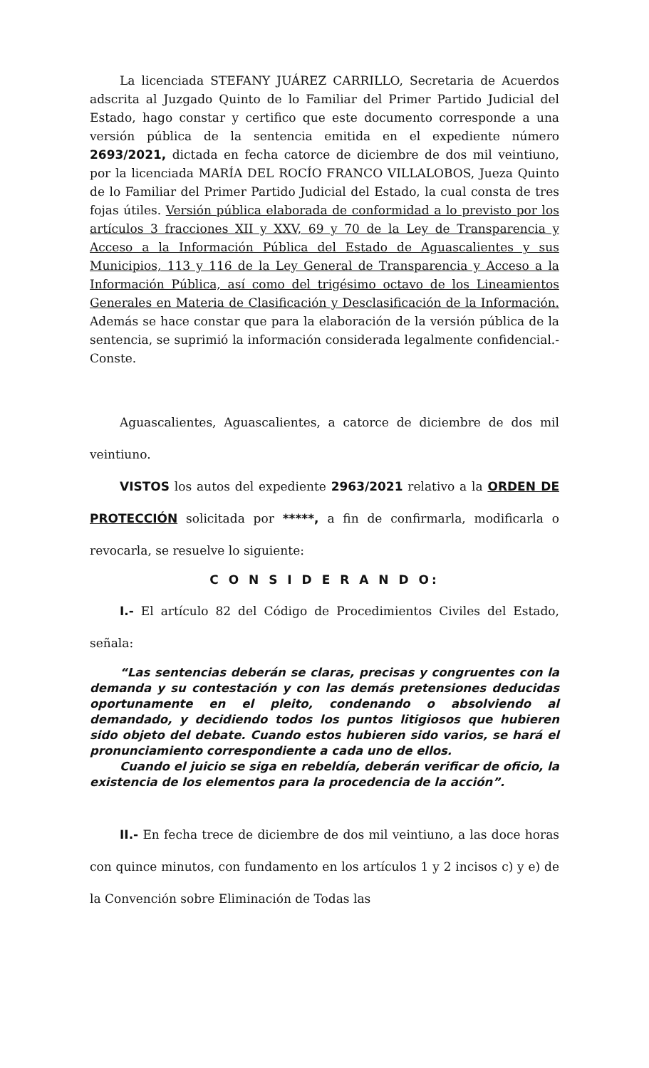La licenciada STEFANY JUÁREZ CARRILLO, Secretaria de Acuerdos adscrita al Juzgado Quinto de lo Familiar del Primer Partido Judicial del Estado, hago constar y certifico que este documento corresponde a una versión pública de la sentencia emitida en el expediente número 2693/2021, dictada en fecha catorce de diciembre de dos mil veintiuno, por la licenciada MARÍA DEL ROCÍO FRANCO VILLALOBOS, Jueza Quinto de lo Familiar del Primer Partido Judicial del Estado, la cual consta de tres fojas útiles. Versión pública elaborada de conformidad a lo previsto por los artículos 3 fracciones XII y XXV, 69 y 70 de la Ley de Transparencia y Acceso a la Información Pública del Estado de Aguascalientes y sus Municipios, 113 y 116 de la Ley General de Transparencia y Acceso a la Información Pública, así como del trigésimo octavo de los Lineamientos Generales en Materia de Clasificación y Desclasificación de la Información. Además se hace constar que para la elaboración de la versión pública de la sentencia, se suprimió la información considerada legalmente confidencial.- Conste.
Aguascalientes, Aguascalientes, a catorce de diciembre de dos mil veintiuno.
VISTOS los autos del expediente 2963/2021 relativo a la ORDEN DE PROTECCIÓN solicitada por *****, a fin de confirmarla, modificarla o revocarla, se resuelve lo siguiente:
C O N S I D E R A N D O:
I.- El artículo 82 del Código de Procedimientos Civiles del Estado, señala:
“Las sentencias deberán se claras, precisas y congruentes con la demanda y su contestación y con las demás pretensiones deducidas oportunamente en el pleito, condenando o absolviendo al demandado, y decidiendo todos los puntos litigiosos que hubieren sido objeto del debate. Cuando estos hubieren sido varios, se hará el pronunciamiento correspondiente a cada uno de ellos.
Cuando el juicio se siga en rebeldía, deberán verificar de oficio, la existencia de los elementos para la procedencia de la acción”.
II.- En fecha trece de diciembre de dos mil veintiuno, a las doce horas con quince minutos, con fundamento en los artículos 1 y 2 incisos c) y e) de la Convención sobre Eliminación de Todas las